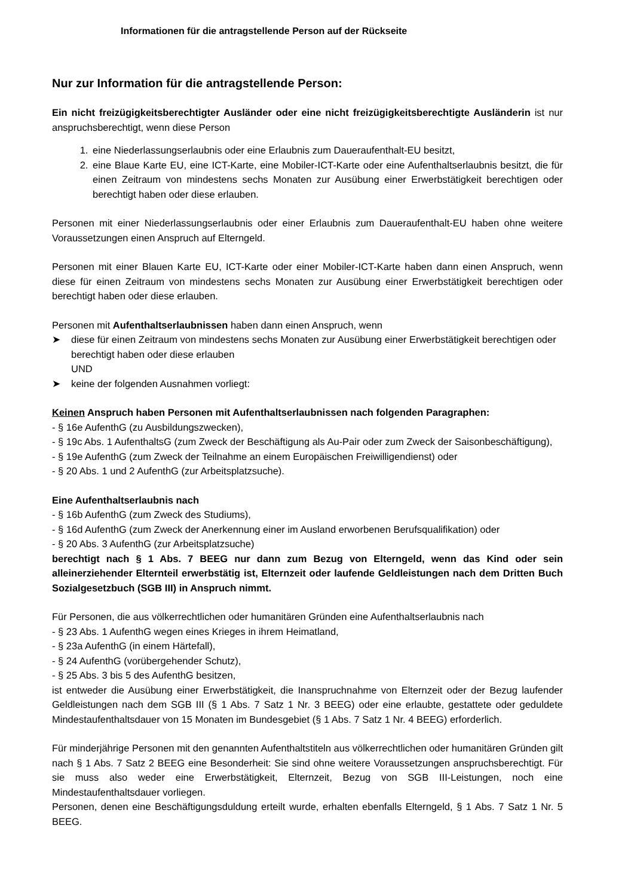Informationen für die antragstellende Person auf der Rückseite
Nur zur Information für die antragstellende Person:
Ein nicht freizügigkeitsberechtigter Ausländer oder eine nicht freizügigkeitsberechtigte Ausländerin ist nur anspruchsberechtigt, wenn diese Person
1. eine Niederlassungserlaubnis oder eine Erlaubnis zum Daueraufenthalt-EU besitzt,
2. eine Blaue Karte EU, eine ICT-Karte, eine Mobiler-ICT-Karte oder eine Aufenthaltserlaubnis besitzt, die für einen Zeitraum von mindestens sechs Monaten zur Ausübung einer Erwerbstätigkeit berechtigen oder berechtigt haben oder diese erlauben.
Personen mit einer Niederlassungserlaubnis oder einer Erlaubnis zum Daueraufenthalt-EU haben ohne weitere Voraussetzungen einen Anspruch auf Elterngeld.
Personen mit einer Blauen Karte EU, ICT-Karte oder einer Mobiler-ICT-Karte haben dann einen Anspruch, wenn diese für einen Zeitraum von mindestens sechs Monaten zur Ausübung einer Erwerbstätigkeit berechtigen oder berechtigt haben oder diese erlauben.
Personen mit Aufenthaltserlaubnissen haben dann einen Anspruch, wenn
➤ diese für einen Zeitraum von mindestens sechs Monaten zur Ausübung einer Erwerbstätigkeit berechtigen oder berechtigt haben oder diese erlauben
UND
➤ keine der folgenden Ausnahmen vorliegt:
Keinen Anspruch haben Personen mit Aufenthaltserlaubnissen nach folgenden Paragraphen:
- § 16e AufenthG (zu Ausbildungszwecken),
- § 19c Abs. 1 AufenthaltsG (zum Zweck der Beschäftigung als Au-Pair oder zum Zweck der Saisonbeschäftigung),
- § 19e AufenthG (zum Zweck der Teilnahme an einem Europäischen Freiwilligendienst) oder
- § 20 Abs. 1 und 2 AufenthG (zur Arbeitsplatzsuche).
Eine Aufenthaltserlaubnis nach
- § 16b AufenthG (zum Zweck des Studiums),
- § 16d AufenthG (zum Zweck der Anerkennung einer im Ausland erworbenen Berufsqualifikation) oder
- § 20 Abs. 3 AufenthG (zur Arbeitsplatzsuche)
berechtigt nach § 1 Abs. 7 BEEG nur dann zum Bezug von Elterngeld, wenn das Kind oder sein alleinerziehender Elternteil erwerbstätig ist, Elternzeit oder laufende Geldleistungen nach dem Dritten Buch Sozialgesetzbuch (SGB III) in Anspruch nimmt.
Für Personen, die aus völkerrechtlichen oder humanitären Gründen eine Aufenthaltserlaubnis nach
- § 23 Abs. 1 AufenthG wegen eines Krieges in ihrem Heimatland,
- § 23a AufenthG (in einem Härtefall),
- § 24 AufenthG (vorübergehender Schutz),
- § 25 Abs. 3 bis 5 des AufenthG besitzen,
ist entweder die Ausübung einer Erwerbstätigkeit, die Inanspruchnahme von Elternzeit oder der Bezug laufender Geldleistungen nach dem SGB III (§ 1 Abs. 7 Satz 1 Nr. 3 BEEG) oder eine erlaubte, gestattete oder geduldete Mindestaufenthaltsdauer von 15 Monaten im Bundesgebiet (§ 1 Abs. 7 Satz 1 Nr. 4 BEEG) erforderlich.
Für minderjährige Personen mit den genannten Aufenthaltstiteln aus völkerrechtlichen oder humanitären Gründen gilt nach § 1 Abs. 7 Satz 2 BEEG eine Besonderheit: Sie sind ohne weitere Voraussetzungen anspruchsberechtigt. Für sie muss also weder eine Erwerbstätigkeit, Elternzeit, Bezug von SGB III-Leistungen, noch eine Mindestaufenthaltsdauer vorliegen.
Personen, denen eine Beschäftigungsduldung erteilt wurde, erhalten ebenfalls Elterngeld, § 1 Abs. 7 Satz 1 Nr. 5 BEEG.